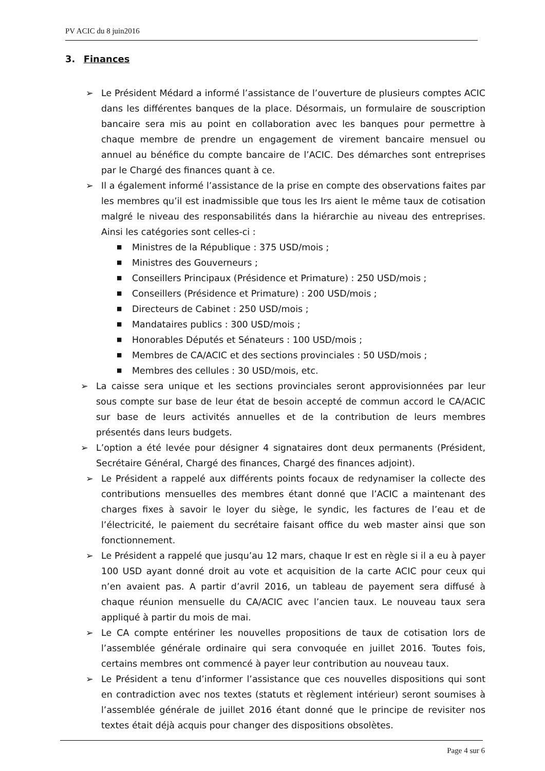PV ACIC du 8 juin2016
3. Finances
➢ Le Président Médard a informé l’assistance de l’ouverture de plusieurs comptes ACIC dans les différentes banques de la place. Désormais, un formulaire de souscription bancaire sera mis au point en collaboration avec les banques pour permettre à chaque membre de prendre un engagement de virement bancaire mensuel ou annuel au bénéfice du compte bancaire de l’ACIC. Des démarches sont entreprises par le Chargé des finances quant à ce.
➢ Il a également informé l’assistance de la prise en compte des observations faites par les membres qu’il est inadmissible que tous les Irs aient le même taux de cotisation malgré le niveau des responsabilités dans la hiérarchie au niveau des entreprises. Ainsi les catégories sont celles-ci :
■ Ministres de la République : 375 USD/mois ;
■ Ministres des Gouverneurs ;
■ Conseillers Principaux (Présidence et Primature) : 250 USD/mois ;
■ Conseillers (Présidence et Primature) : 200 USD/mois ;
■ Directeurs de Cabinet : 250 USD/mois ;
■ Mandataires publics : 300 USD/mois ;
■ Honorables Députés et Sénateurs : 100 USD/mois ;
■ Membres de CA/ACIC et des sections provinciales : 50 USD/mois ;
■ Membres des cellules : 30 USD/mois, etc.
➢ La caisse sera unique et les sections provinciales seront approvisionnées par leur sous compte sur base de leur état de besoin accepté de commun accord le CA/ACIC sur base de leurs activités annuelles et de la contribution de leurs membres présentés dans leurs budgets.
➢ L’option a été levée pour désigner 4 signataires dont deux permanents (Président, Secrétaire Général, Chargé des finances, Chargé des finances adjoint).
➢ Le Président a rappelé aux différents points focaux de redynamiser la collecte des contributions mensuelles des membres étant donné que l’ACIC a maintenant des charges fixes à savoir le loyer du siège, le syndic, les factures de l’eau et de l’électricité, le paiement du secrétaire faisant office du web master ainsi que son fonctionnement.
➢ Le Président a rappelé que jusqu’au 12 mars, chaque Ir est en règle si il a eu à payer 100 USD ayant donné droit au vote et acquisition de la carte ACIC pour ceux qui n’en avaient pas. A partir d’avril 2016, un tableau de payement sera diffusé à chaque réunion mensuelle du CA/ACIC avec l’ancien taux. Le nouveau taux sera appliqué à partir du mois de mai.
➢ Le CA compte entériner les nouvelles propositions de taux de cotisation lors de l’assemblée générale ordinaire qui sera convoquée en juillet 2016. Toutes fois, certains membres ont commencé à payer leur contribution au nouveau taux.
➢ Le Président a tenu d’informer l’assistance que ces nouvelles dispositions qui sont en contradiction avec nos textes (statuts et règlement intérieur) seront soumises à l’assemblée générale de juillet 2016 étant donné que le principe de revisiter nos textes était déjà acquis pour changer des dispositions obsolètes.
Page 4 sur 6